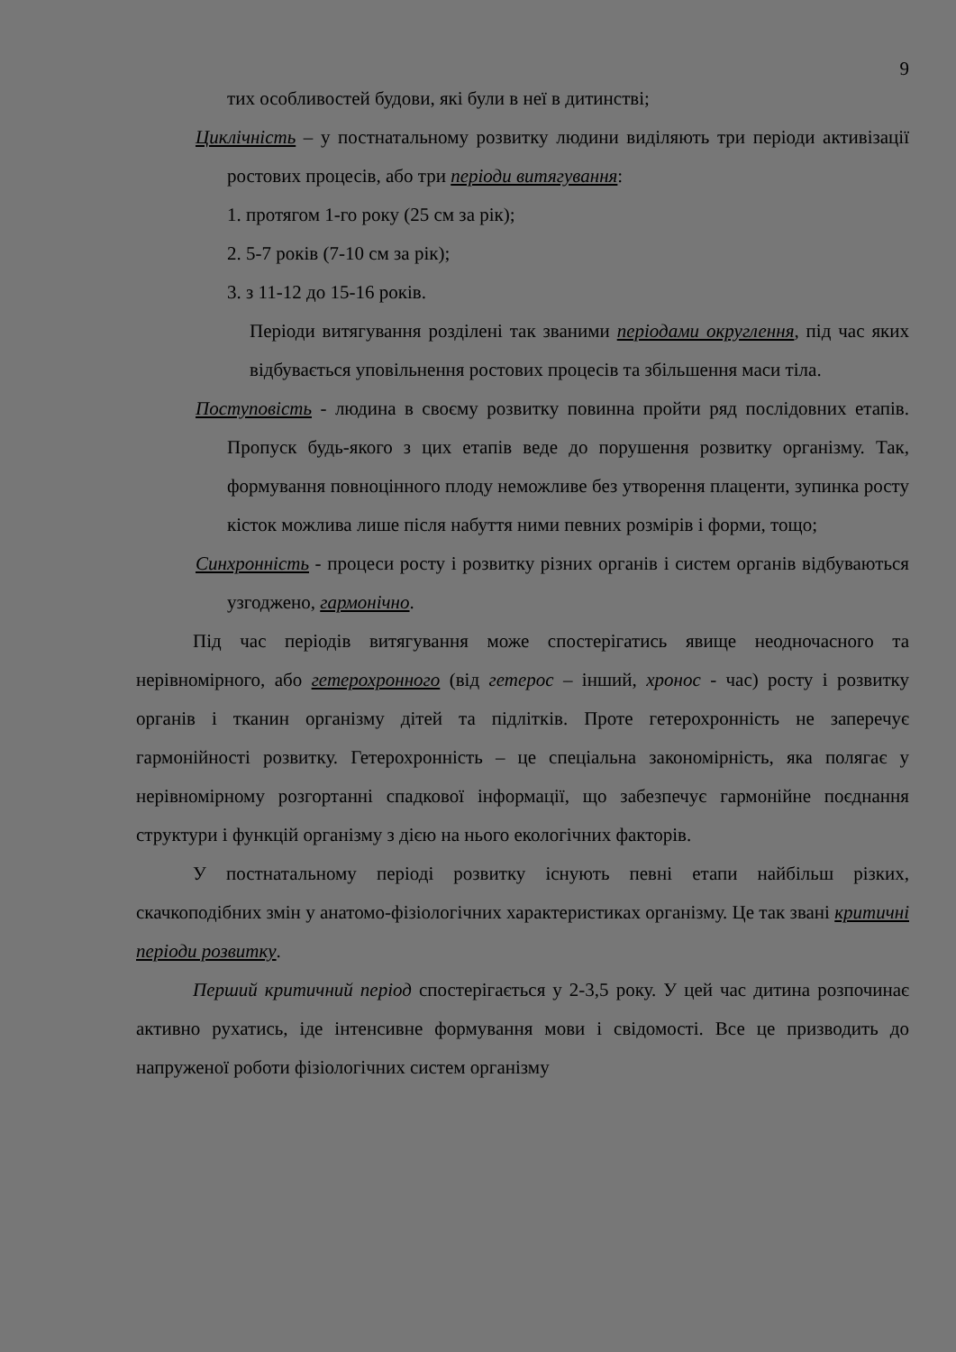9
тих особливостей будови, які були в неї в дитинстві;
Циклічність – у постнатальному розвитку людини виділяють три періоди активізації ростових процесів, або три періоди витягування:
1. протягом 1-го року (25 см за рік);
2. 5-7 років (7-10 см за рік);
3. з 11-12 до 15-16 років.
Періоди витягування розділені так званими періодами округлення, під час яких відбувається уповільнення ростових процесів та збільшення маси тіла.
Поступовість - людина в своєму розвитку повинна пройти ряд послідовних етапів. Пропуск будь-якого з цих етапів веде до порушення розвитку організму. Так, формування повноцінного плоду неможливе без утворення плаценти, зупинка росту кісток можлива лише після набуття ними певних розмірів і форми, тощо;
Синхронність - процеси росту і розвитку різних органів і систем органів відбуваються узгоджено, гармонічно.
Під час періодів витягування може спостерігатись явище неодночасного та нерівномірного, або гетерохронного (від гетерос – інший, хронос - час) росту і розвитку органів і тканин організму дітей та підлітків. Проте гетерохронність не заперечує гармонійності розвитку. Гетерохронність – це спеціальна закономірність, яка полягає у нерівномірному розгортанні спадкової інформації, що забезпечує гармонійне поєднання структури і функцій організму з дією на нього екологічних факторів.
У постнатальному періоді розвитку існують певні етапи найбільш різких, скачкоподібних змін у анатомо-фізіологічних характеристиках організму. Це так звані критичні періоди розвитку.
Перший критичний період спостерігається у 2-3,5 року. У цей час дитина розпочинає активно рухатись, іде інтенсивне формування мови і свідомості. Все це призводить до напруженої роботи фізіологічних систем організму